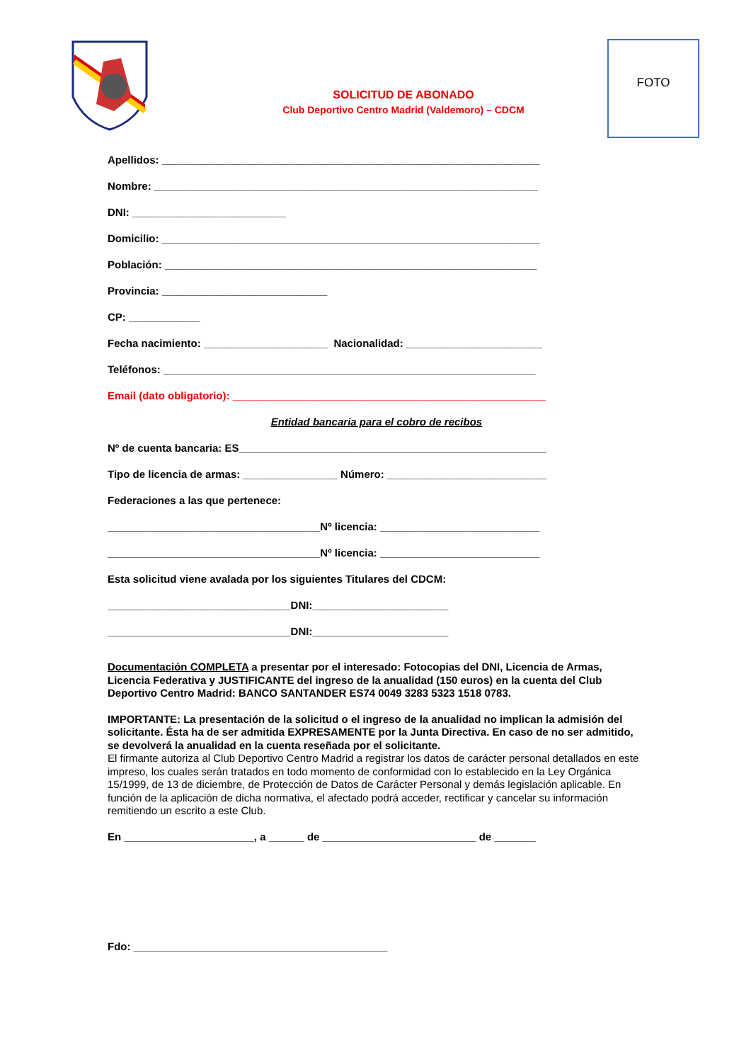FOTO
SOLICITUD DE ABONADO
Club Deportivo Centro Madrid (Valdemoro) – CDCM
Apellidos: ________________________________________________________________
Nombre: _________________________________________________________________
DNI: __________________________
Domicilio: ________________________________________________________________
Población: _______________________________________________________________
Provincia: ____________________________
CP: ____________
Fecha nacimiento: _____________________ Nacionalidad: _______________________
Teléfonos: _______________________________________________________________
Email (dato obligatorio): _____________________________________________________
Entidad bancaria para el cobro de recibos
Nº de cuenta bancaria: ES____________________________________________________
Tipo de licencia de armas: ________________ Número: ___________________________
Federaciones a las que pertenece:
____________________________________Nº licencia: ___________________________
____________________________________Nº licencia: ___________________________
Esta solicitud viene avalada por los siguientes Titulares del CDCM:
_______________________________DNI:_______________________
_______________________________DNI:_______________________
Documentación COMPLETA a presentar por el interesado: Fotocopias del DNI, Licencia de Armas, Licencia Federativa y JUSTIFICANTE del ingreso de la anualidad (150 euros) en la cuenta del Club Deportivo Centro Madrid: BANCO SANTANDER ES74 0049 3283 5323 1518 0783.
IMPORTANTE: La presentación de la solicitud o el ingreso de la anualidad no implican la admisión del solicitante. Ésta ha de ser admitida EXPRESAMENTE por la Junta Directiva. En caso de no ser admitido, se devolverá la anualidad en la cuenta reseñada por el solicitante.
El firmante autoriza al Club Deportivo Centro Madrid a registrar los datos de carácter personal detallados en este impreso, los cuales serán tratados en todo momento de conformidad con lo establecido en la Ley Orgánica 15/1999, de 13 de diciembre, de Protección de Datos de Carácter Personal y demás legislación aplicable. En función de la aplicación de dicha normativa, el afectado podrá acceder, rectificar y cancelar su información remitiendo un escrito a este Club.
En ______________________, a ______ de __________________________ de _______
Fdo: ___________________________________________